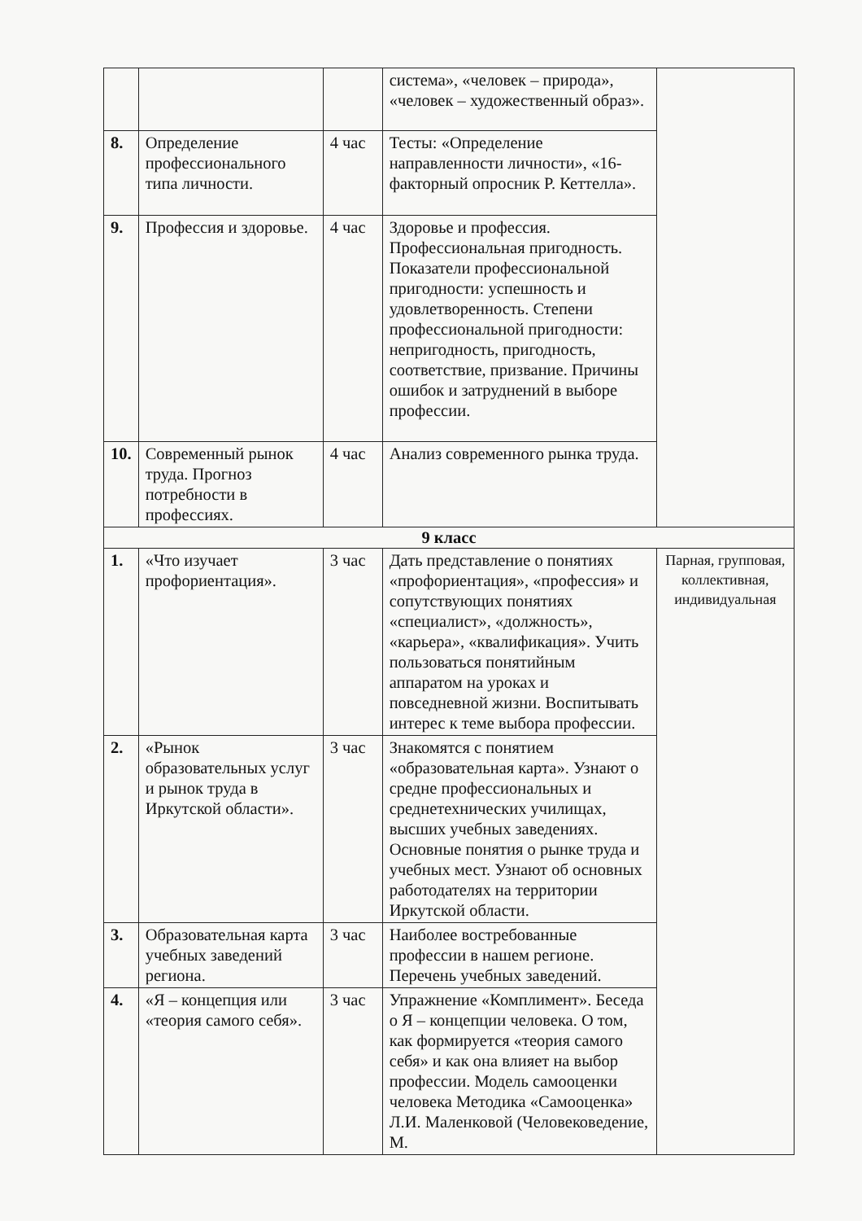| | | | система», «человек – природа», «человек – художественный образ». | |
| 8. | Определение профессионального типа личности. | 4 час | Тесты: «Определение направленности личности», «16-факторный опросник Р. Кеттелла». | |
| 9. | Профессия и здоровье. | 4 час | Здоровье и профессия. Профессиональная пригодность. Показатели профессиональной пригодности: успешность и удовлетворенность. Степени профессиональной пригодности: непригодность, пригодность, соответствие, призвание. Причины ошибок и затруднений в выборе профессии. | |
| 10. | Современный рынок труда. Прогноз потребности в профессиях. | 4 час | Анализ современного рынка труда. | |
| 9 класс | | | | |
| 1. | «Что изучает профориентация». | 3 час | Дать представление о понятиях «профориентация», «профессия» и сопутствующих понятиях «специалист», «должность», «карьера», «квалификация». Учить пользоваться понятийным аппаратом на уроках и повседневной жизни. Воспитывать интерес к теме выбора профессии. | Парная, групповая, коллективная, индивидуальная |
| 2. | «Рынок образовательных услуг и рынок труда в Иркутской области». | 3 час | Знакомятся с понятием «образовательная карта». Узнают о средне профессиональных и среднетехнических училищах, высших учебных заведениях. Основные понятия о рынке труда и учебных мест. Узнают об основных работодателях на территории Иркутской области. | |
| 3. | Образовательная карта учебных заведений региона. | 3 час | Наиболее востребованные профессии в нашем регионе. Перечень учебных заведений. | |
| 4. | «Я – концепция или «теория самого себя». | 3 час | Упражнение «Комплимент». Беседа о Я – концепции человека. О том, как формируется «теория самого себя» и как она влияет на выбор профессии. Модель самооценки человека Методика «Самооценка» Л.И. Маленковой (Человековедение, М. | |